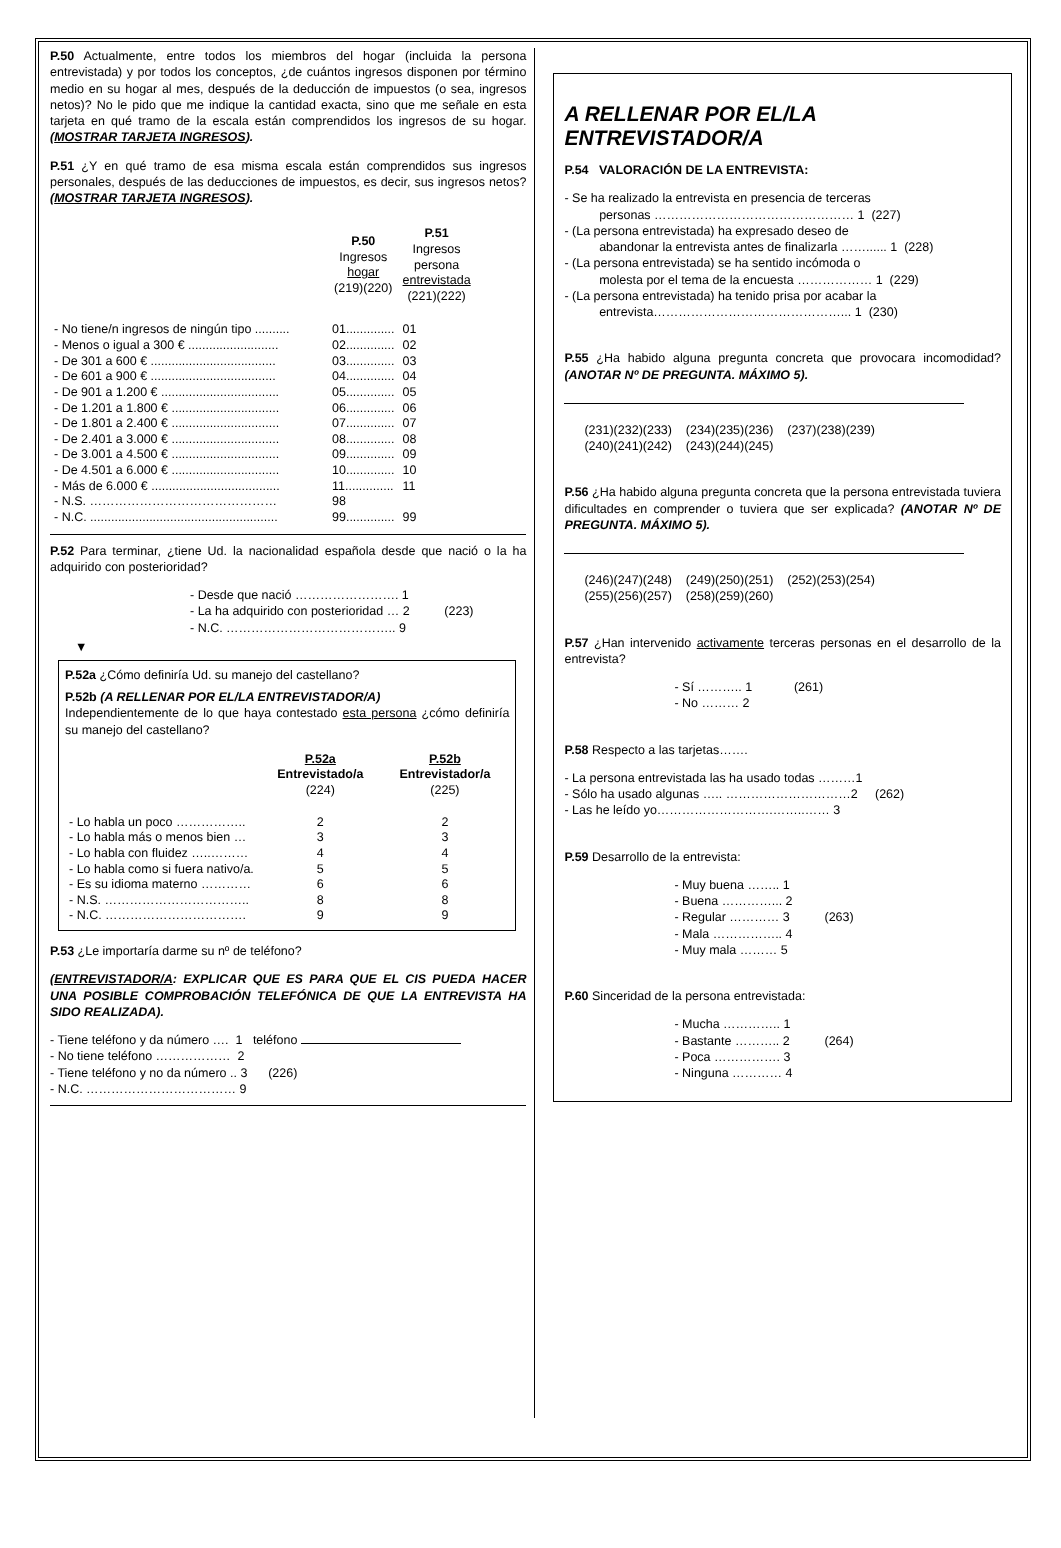P.50 Actualmente, entre todos los miembros del hogar (incluida la persona entrevistada) y por todos los conceptos, ¿de cuántos ingresos disponen por término medio en su hogar al mes, después de la deducción de impuestos (o sea, ingresos netos)? No le pido que me indique la cantidad exacta, sino que me señale en esta tarjeta en qué tramo de la escala están comprendidos los ingresos de su hogar. (MOSTRAR TARJETA INGRESOS).
P.51 ¿Y en qué tramo de esa misma escala están comprendidos sus ingresos personales, después de las deducciones de impuestos, es decir, sus ingresos netos? (MOSTRAR TARJETA INGRESOS).
| | P.50 Ingresos hogar (219)(220) | P.51 Ingresos persona entrevistada (221)(222) |
| --- | --- | --- |
| - No tiene/n ingresos de ningún tipo .......... | 01.............. | 01 |
| - Menos o igual a 300 € .......................... | 02.............. | 02 |
| - De 301 a 600 € .................................... | 03.............. | 03 |
| - De 601 a 900 € .................................... | 04.............. | 04 |
| - De 901 a 1.200 € .................................. | 05.............. | 05 |
| - De 1.201 a 1.800 € ............................... | 06.............. | 06 |
| - De 1.801 a 2.400 € ............................... | 07.............. | 07 |
| - De 2.401 a 3.000 € ............................... | 08.............. | 08 |
| - De 3.001 a 4.500 € ............................... | 09.............. | 09 |
| - De 4.501 a 6.000 € ............................... | 10.............. | 10 |
| - Más de 6.000 € ..................................... | 11.............. | 11 |
| - N.S. ……………………………………… | 98 | |
| - N.C. ...................................................... | 99.............. | 99 |
P.52 Para terminar, ¿tiene Ud. la nacionalidad española desde que nació o la ha adquirido con posterioridad?
- Desde que nació ……………………. 1
- La ha adquirido con posterioridad … 2 (223)
- N.C. ………………………………….. 9
▼
P.52a ¿Cómo definiría Ud. su manejo del castellano?
P.52b (A RELLENAR POR EL/LA ENTREVISTADOR/A)
Independientemente de lo que haya contestado esta persona ¿cómo definiría su manejo del castellano?
| | P.52a Entrevistado/a (224) | P.52b Entrevistador/a (225) |
| --- | --- | --- |
| - Lo habla un poco …………….. | 2 | 2 |
| - Lo habla más o menos bien … | 3 | 3 |
| - Lo habla con fluidez …..……… | 4 | 4 |
| - Lo habla como si fuera nativo/a. | 5 | 5 |
| - Es su idioma materno ………… | 6 | 6 |
| - N.S. …………………………….. | 8 | 8 |
| - N.C. ……………………………. | 9 | 9 |
P.53 ¿Le importaría darme su nº de teléfono?
(ENTREVISTADOR/A: EXPLICAR QUE ES PARA QUE EL CIS PUEDA HACER UNA POSIBLE COMPROBACIÓN TELEFÓNICA DE QUE LA ENTREVISTA HA SIDO REALIZADA).
- Tiene teléfono y da número …. 1 teléfono
- No tiene teléfono ……………… 2
- Tiene teléfono y no da número .. 3 (226)
- N.C. ……………………………… 9
A RELLENAR POR EL/LA ENTREVISTADOR/A
P.54 VALORACIÓN DE LA ENTREVISTA:
- Se ha realizado la entrevista en presencia de terceras
personas ………………………………………… 1 (227)
- (La persona entrevistada) ha expresado deseo de
abandonar la entrevista antes de finalizarla ……...... 1 (228)
- (La persona entrevistada) se ha sentido incómoda o
molesta por el tema de la encuesta ……………… 1 (229)
- (La persona entrevistada) ha tenido prisa por acabar la
entrevista………………………………………... 1 (230)
P.55 ¿Ha habido alguna pregunta concreta que provocara incomodidad? (ANOTAR Nº DE PREGUNTA. MÁXIMO 5).
(231)(232)(233) (234)(235)(236) (237)(238)(239)
(240)(241)(242) (243)(244)(245)
P.56 ¿Ha habido alguna pregunta concreta que la persona entrevistada tuviera dificultades en comprender o tuviera que ser explicada? (ANOTAR Nº DE PREGUNTA. MÁXIMO 5).
(246)(247)(248) (249)(250)(251) (252)(253)(254)
(255)(256)(257) (258)(259)(260)
P.57 ¿Han intervenido activamente terceras personas en el desarrollo de la entrevista?
- Sí ……….. 1 (261)
- No ……… 2
P.58 Respecto a las tarjetas…….
- La persona entrevistada las ha usado todas ………1
- Sólo ha usado algunas ….. …………………………2 (262)
- Las he leído yo……………………….……..…… 3
P.59 Desarrollo de la entrevista:
- Muy buena …….. 1
- Buena …………... 2
- Regular ………… 3 (263)
- Mala …………….. 4
- Muy mala ……… 5
P.60 Sinceridad de la persona entrevistada:
- Mucha ………….. 1
- Bastante ……….. 2 (264)
- Poca ……………. 3
- Ninguna ………… 4